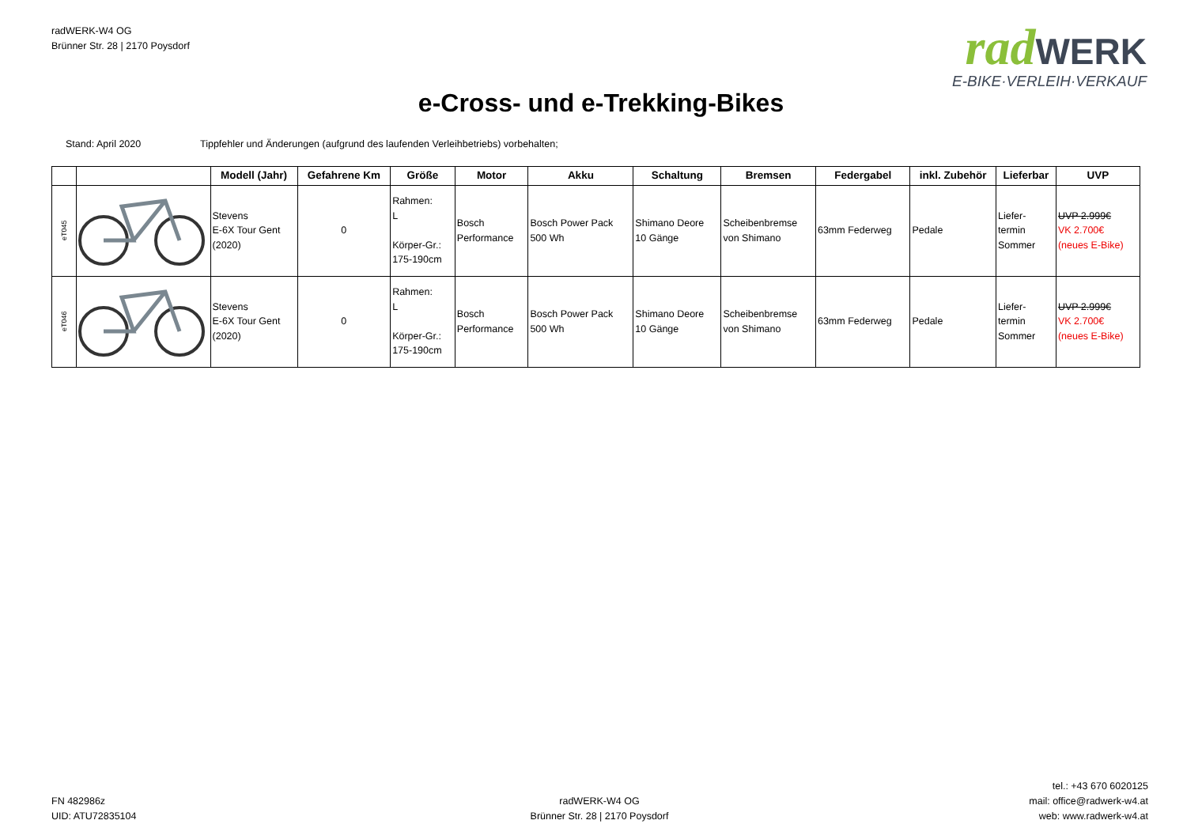radWERK-W4 OG
Brünner Str. 28 | 2170 Poysdorf
rad WERK
E-BIKE·VERLEIH·VERKAUF
e-Cross- und e-Trekking-Bikes
Stand: April 2020
Tippfehler und Änderungen (aufgrund des laufenden Verleihbetriebs) vorbehalten;
| | | Modell (Jahr) | Gefahrene Km | Größe | Motor | Akku | Schaltung | Bremsen | Federgabel | inkl. Zubehör | Lieferbar | UVP |
| --- | --- | --- | --- | --- | --- | --- | --- | --- | --- | --- | --- | --- |
| eT045 | | Stevens E-6X Tour Gent (2020) | 0 | Rahmen: L Körper-Gr.: 175-190cm | Bosch Performance | Bosch Power Pack 500 Wh | Shimano Deore 10 Gänge | Scheibenbremse von Shimano | 63mm Federweg | Pedale | Liefer- termin Sommer | UVP 2.999€ VK 2.700€ (neues E-Bike) |
| eT046 | | Stevens E-6X Tour Gent (2020) | 0 | Rahmen: L Körper-Gr.: 175-190cm | Bosch Performance | Bosch Power Pack 500 Wh | Shimano Deore 10 Gänge | Scheibenbremse von Shimano | 63mm Federweg | Pedale | Liefer- termin Sommer | UVP 2.999€ VK 2.700€ (neues E-Bike) |
FN 482986z
UID: ATU72835104
radWERK-W4 OG
Brünner Str. 28 | 2170 Poysdorf
tel.: +43 670 6020125
mail: office@radwerk-w4.at
web: www.radwerk-w4.at